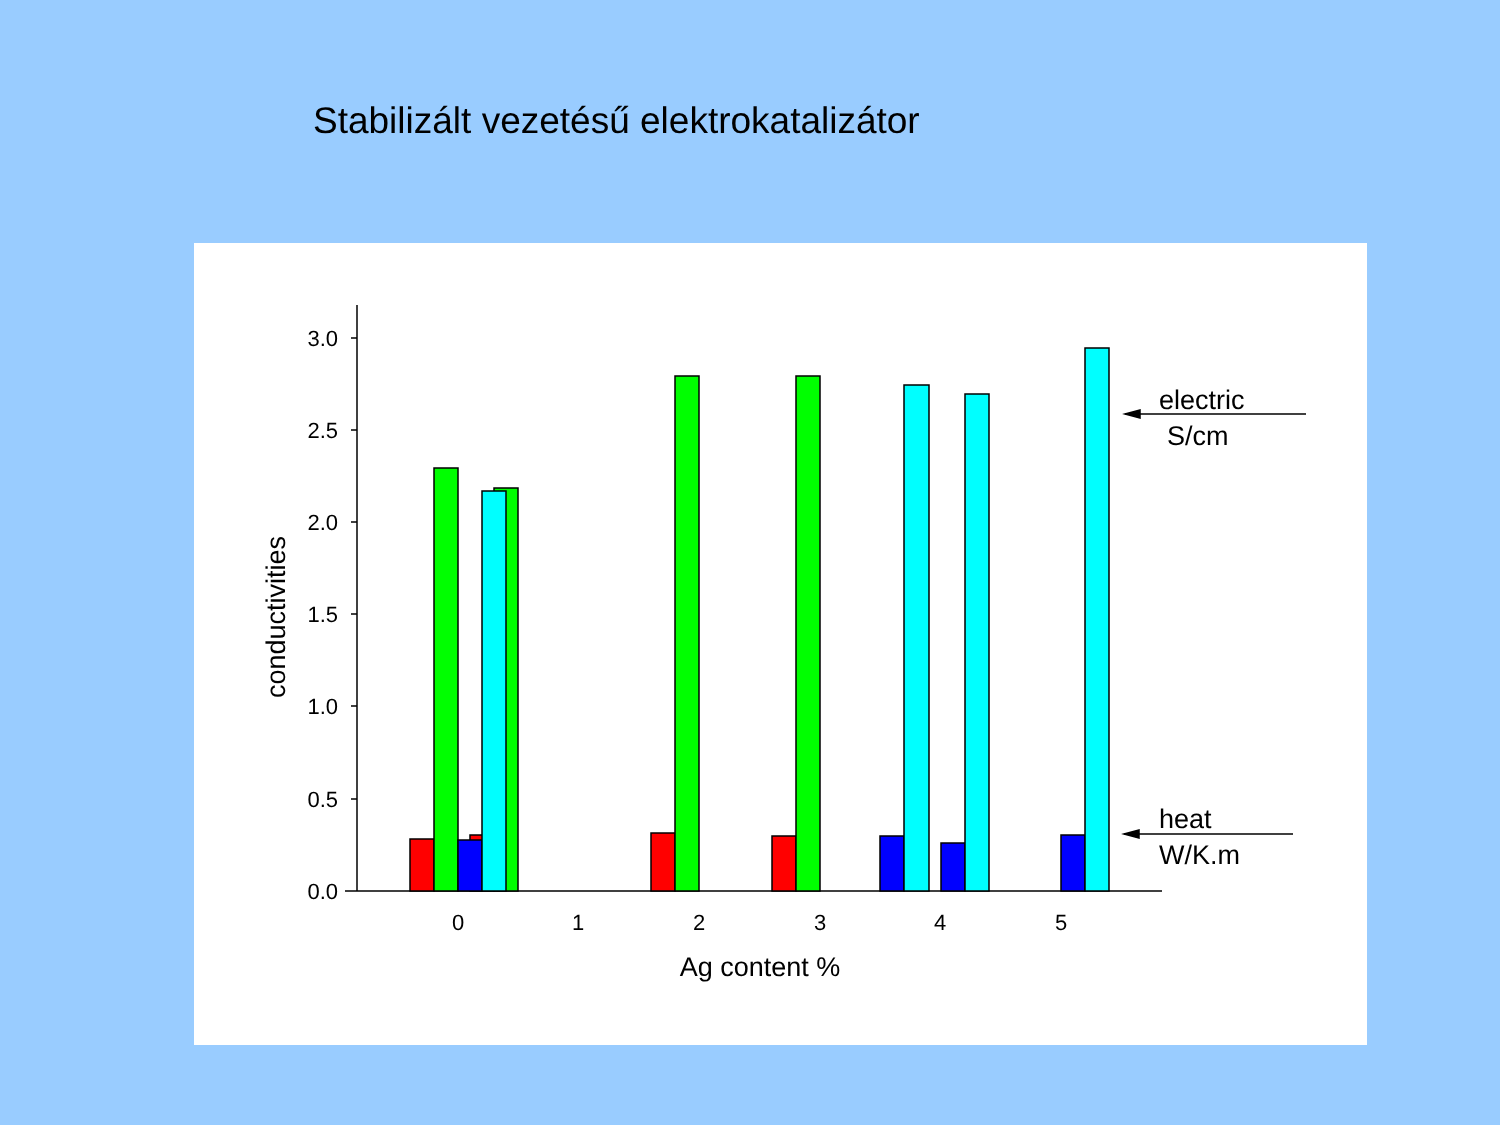Stabilizált vezetésű elektrokatalizátor
3.0
2.5
2.0
1.5
1.0
0.5
0.0
0
1
2
3
4
5
Ag content %
conductivities
electric
S/cm
heat
W/K.m